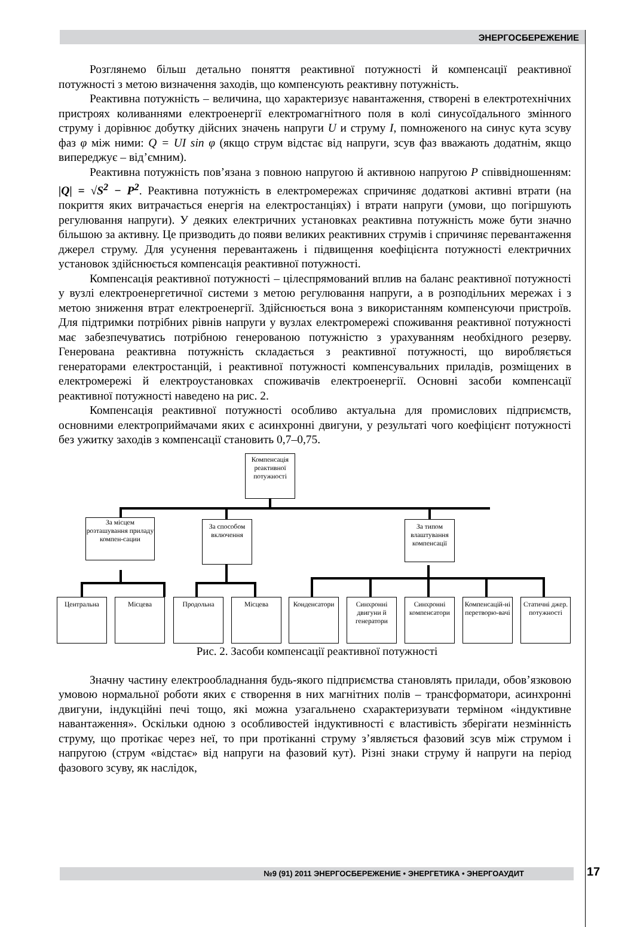ЭНЕРГОСБЕРЕЖЕНИЕ
Розглянемо більш детально поняття реактивної потужності й компенсації реактивної потужності з метою визначення заходів, що компенсують реактивну потужність.
Реактивна потужність – величина, що характеризує навантаження, створені в електротехнічних пристроях коливаннями електроенергії електромагнітного поля в колі синусоїдального змінного струму і дорівнює добутку дійсних значень напруги U и струму I, помноженого на синус кута зсуву фаз φ між ними: Q = UI sin φ (якщо струм відстає від напруги, зсув фаз вважають додатнім, якщо випереджує – від’ємним).
Реактивна потужність пов’язана з повною напругою й активною напругою P співвідношенням: |Q| = √S<sup>2</sup> − P<sup>2</sup>. Реактивна потужність в електромережах спричиняє додаткові активні втрати (на покриття яких витрачається енергія на електростанціях) і втрати напруги (умови, що погіршують регулювання напруги). У деяких електричних установках реактивна потужність може бути значно більшою за активну. Це призводить до появи великих реактивних струмів і спричиняє перевантаження джерел струму. Для усунення перевантажень і підвищення коефіцієнта потужності електричних установок здійснюється компенсація реактивної потужності.
Компенсація реактивної потужності – цілеспрямований вплив на баланс реактивної потужності у вузлі електроенергетичної системи з метою регулювання напруги, а в розподільних мережах і з метою зниження втрат електроенергії. Здійснюється вона з використанням компенсуючи пристроїв. Для підтримки потрібних рівнів напруги у вузлах електромережі споживання реактивної потужності має забезпечуватись потрібною генерованою потужністю з урахуванням необхідного резерву. Генерована реактивна потужність складається з реактивної потужності, що виробляється генераторами електростанцій, і реактивної потужності компенсувальних приладів, розміщених в електромережі й електроустановках споживачів електроенергії. Основні засоби компенсації реактивної потужності наведено на рис. 2.
Компенсація реактивної потужності особливо актуальна для промислових підприємств, основними електроприймачами яких є асинхронні двигуни, у результаті чого коефіцієнт потужності без ужитку заходів з компенсації становить 0,7–0,75.
Компенсація реактивної потужності
За місцем розташування приладу компен-сации
За способом включення
За типом влаштування компенсації
Центральна Місцева Продольна Місцева
Конденсатори
Синхронні двигуни й генератори
Синхронні компенсатори
Компенсацій-ні перетворю-вачі
Статичні джер. потужності
Рис. 2. Засоби компенсації реактивної потужності
Значну частину електрообладнання будь-якого підприємства становлять прилади, обов’язковою умовою нормальної роботи яких є створення в них магнітних полів – трансформатори, асинхронні двигуни, індукційні печі тощо, які можна узагальнено схарактеризувати терміном «індуктивне навантаження». Оскільки одною з особливостей індуктивності є властивість зберігати незмінність струму, що протікає через неї, то при протіканні струму з’являється фазовий зсув між струмом і напругою (струм «відстає» від напруги на фазовий кут). Різні знаки струму й напруги на період фазового зсуву, як наслідок,
№9 (91) 2011 ЭНЕРГОСБЕРЕЖЕНИЕ • ЭНЕРГЕТИКА • ЭНЕРГОАУДИТ 17